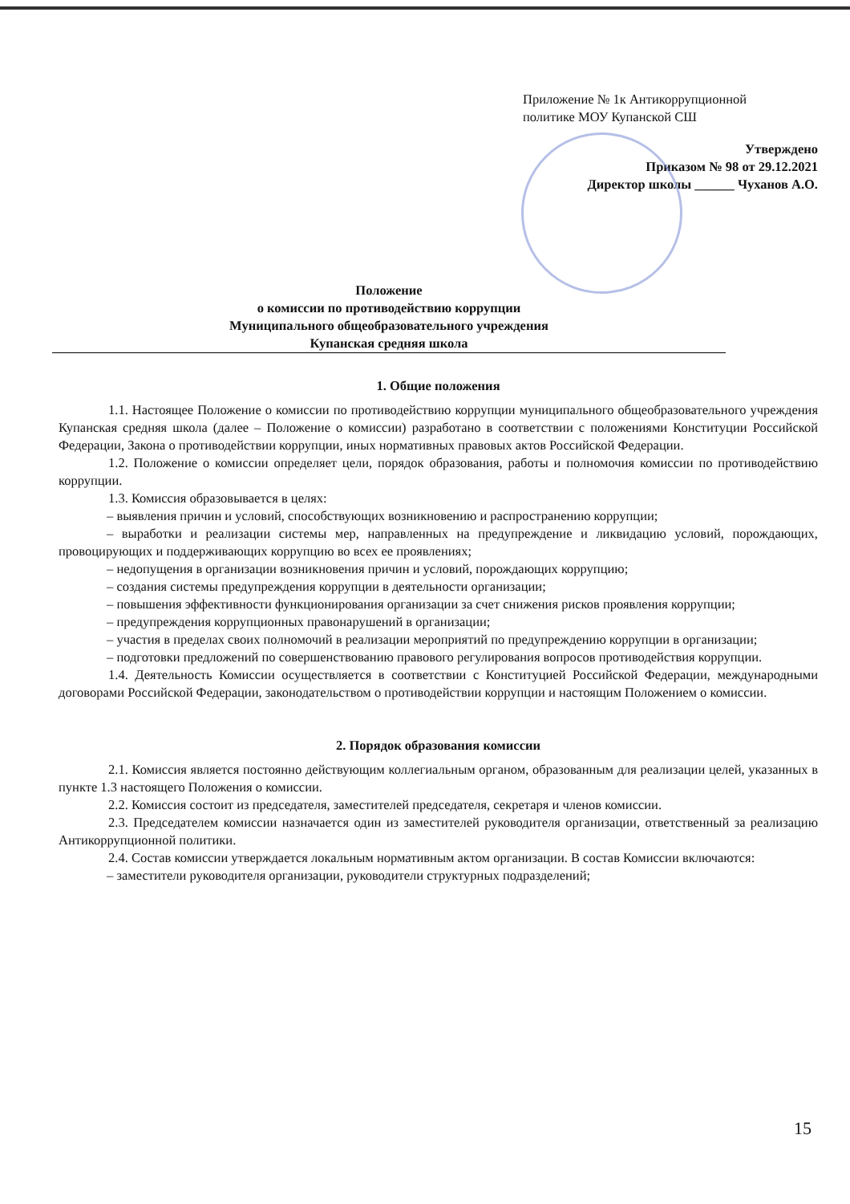Приложение № 1к Антикоррупционной
политике МОУ Купанской СШ
Утверждено
Приказом № 98 от 29.12.2021
Директор школы ______ Чуханов А.О.
Положение
о комиссии по противодействию коррупции
Муниципального общеобразовательного учреждения
Купанская средняя школа
1. Общие положения
1.1. Настоящее Положение о комиссии по противодействию коррупции муниципального общеобразовательного учреждения Купанская средняя школа (далее – Положение о комиссии) разработано в соответствии с положениями Конституции Российской Федерации, Закона о противодействии коррупции, иных нормативных правовых актов Российской Федерации.
1.2. Положение о комиссии определяет цели, порядок образования, работы и полномочия комиссии по противодействию коррупции.
1.3. Комиссия образовывается в целях:
– выявления причин и условий, способствующих возникновению и распространению коррупции;
– выработки и реализации системы мер, направленных на предупреждение и ликвидацию условий, порождающих, провоцирующих и поддерживающих коррупцию во всех ее проявлениях;
– недопущения в организации возникновения причин и условий, порождающих коррупцию;
– создания системы предупреждения коррупции в деятельности организации;
– повышения эффективности функционирования организации за счет снижения рисков проявления коррупции;
– предупреждения коррупционных правонарушений в организации;
– участия в пределах своих полномочий в реализации мероприятий по предупреждению коррупции в организации;
– подготовки предложений по совершенствованию правового регулирования вопросов противодействия коррупции.
1.4. Деятельность Комиссии осуществляется в соответствии с Конституцией Российской Федерации, международными договорами Российской Федерации, законодательством о противодействии коррупции и настоящим Положением о комиссии.
2. Порядок образования комиссии
2.1. Комиссия является постоянно действующим коллегиальным органом, образованным для реализации целей, указанных в пункте 1.3 настоящего Положения о комиссии.
2.2. Комиссия состоит из председателя, заместителей председателя, секретаря и членов комиссии.
2.3. Председателем комиссии назначается один из заместителей руководителя организации, ответственный за реализацию Антикоррупционной политики.
2.4. Состав комиссии утверждается локальным нормативным актом организации. В состав Комиссии включаются:
– заместители руководителя организации, руководители структурных подразделений;
15